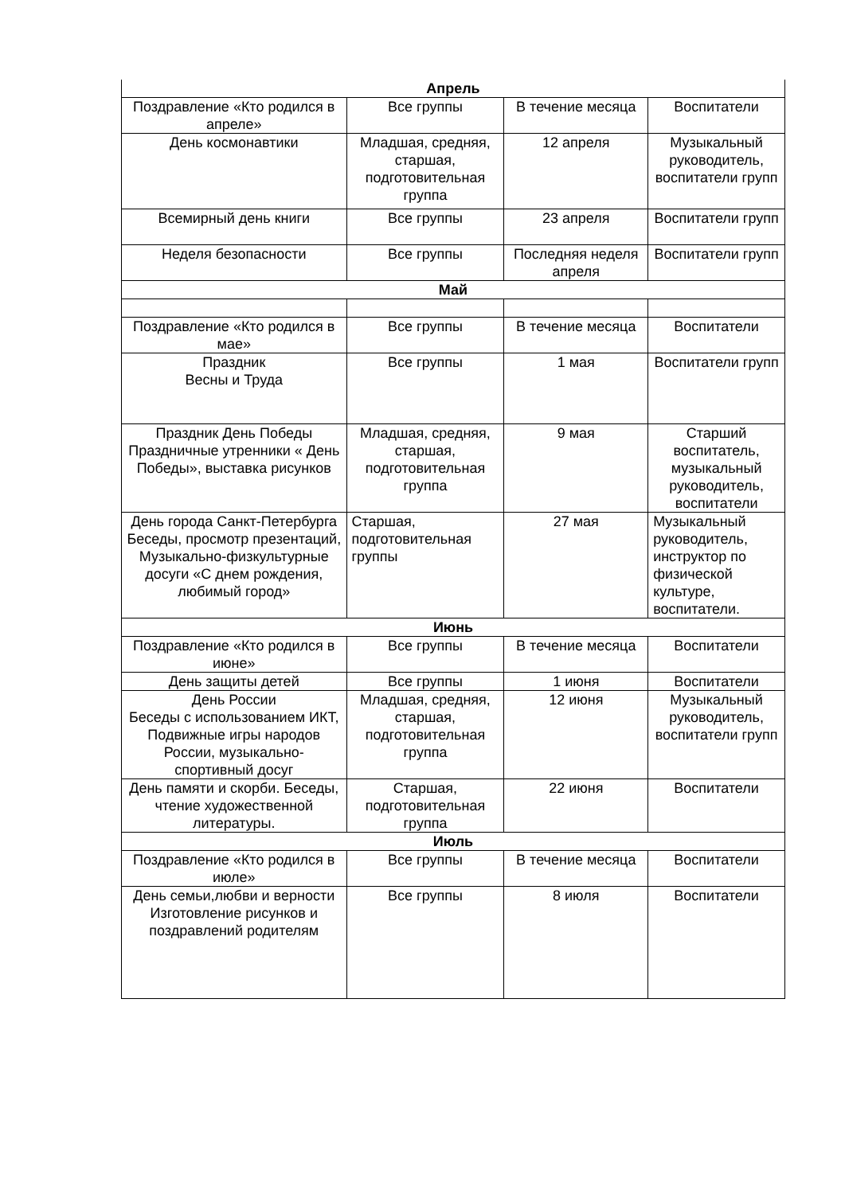| Апрель | | | |
| Поздравление «Кто родился в апреле» | Все группы | В течение месяца | Воспитатели |
| День космонавтики | Младшая, средняя, старшая, подготовительная группа | 12 апреля | Музыкальный руководитель, воспитатели групп |
| Всемирный день книги | Все группы | 23 апреля | Воспитатели групп |
| Неделя безопасности | Все группы | Последняя неделя апреля | Воспитатели групп |
| Май | | | |
| Поздравление «Кто родился в мае» | Все группы | В течение месяца | Воспитатели |
| Праздник Весны и Труда | Все группы | 1 мая | Воспитатели групп |
| Праздник День Победы Праздничные утренники « День Победы», выставка рисунков | Младшая, средняя, старшая, подготовительная группа | 9 мая | Старший воспитатель, музыкальный руководитель, воспитатели |
| День города Санкт-Петербурга Беседы, просмотр презентаций, Музыкально-физкультурные досуги «С днем рождения, любимый город» | Старшая, подготовительная группы | 27 мая | Музыкальный руководитель, инструктор по физической культуре, воспитатели. |
| Июнь | | | |
| Поздравление «Кто родился в июне» | Все группы | В течение месяца | Воспитатели |
| День защиты детей | Все группы | 1 июня | Воспитатели |
| День России Беседы с использованием ИКТ, Подвижные игры народов России, музыкально-спортивный досуг | Младшая, средняя, старшая, подготовительная группа | 12 июня | Музыкальный руководитель, воспитатели групп |
| День памяти и скорби. Беседы, чтение художественной литературы. | Старшая, подготовительная группа | 22 июня | Воспитатели |
| Июль | | | |
| Поздравление «Кто родился в июле» | Все группы | В течение месяца | Воспитатели |
| День семьи,любви и верности Изготовление рисунков и поздравлений родителям | Все группы | 8 июля | Воспитатели |